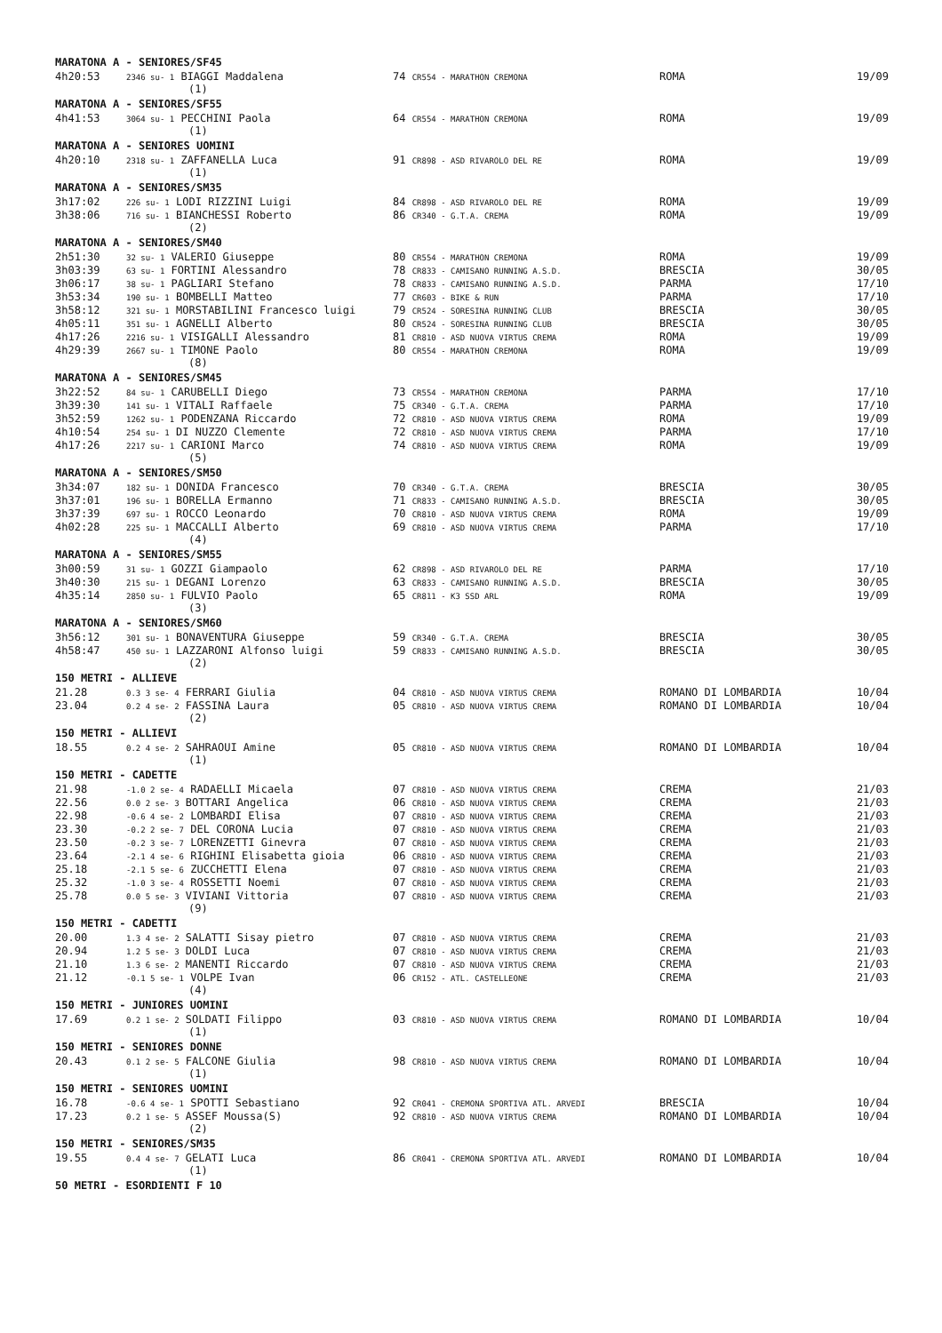MARATONA A - SENIORES/SF45
| 4h20:53 | 2346 su- 1 BIAGGI Maddalena | 74 CR554 - MARATHON CREMONA | ROMA | 19/09 |
(1)
MARATONA A - SENIORES/SF55
| 4h41:53 | 3064 su- 1 PECCHINI Paola | 64 CR554 - MARATHON CREMONA | ROMA | 19/09 |
(1)
MARATONA A - SENIORES UOMINI
| 4h20:10 | 2318 su- 1 ZAFFANELLA Luca | 91 CR898 - ASD RIVAROLO DEL RE | ROMA | 19/09 |
(1)
MARATONA A - SENIORES/SM35
| 3h17:02 | 226 su- 1 LODI RIZZINI Luigi | 84 CR898 - ASD RIVAROLO DEL RE | ROMA | 19/09 |
| 3h38:06 | 716 su- 1 BIANCHESSI Roberto | 86 CR340 - G.T.A. CREMA | ROMA | 19/09 |
(2)
MARATONA A - SENIORES/SM40
| 2h51:30 | 32 su- 1 VALERIO Giuseppe | 80 CR554 - MARATHON CREMONA | ROMA | 19/09 |
| 3h03:39 | 63 su- 1 FORTINI Alessandro | 78 CR833 - CAMISANO RUNNING A.S.D. | BRESCIA | 30/05 |
| 3h06:17 | 38 su- 1 PAGLIARI Stefano | 78 CR833 - CAMISANO RUNNING A.S.D. | PARMA | 17/10 |
| 3h53:34 | 190 su- 1 BOMBELLI Matteo | 77 CR603 - BIKE & RUN | PARMA | 17/10 |
| 3h58:12 | 321 su- 1 MORSTABILINI Francesco luigi | 79 CR524 - SORESINA RUNNING CLUB | BRESCIA | 30/05 |
| 4h05:11 | 351 su- 1 AGNELLI Alberto | 80 CR524 - SORESINA RUNNING CLUB | BRESCIA | 30/05 |
| 4h17:26 | 2216 su- 1 VISIGALLI Alessandro | 81 CR810 - ASD NUOVA VIRTUS CREMA | ROMA | 19/09 |
| 4h29:39 | 2667 su- 1 TIMONE Paolo | 80 CR554 - MARATHON CREMONA | ROMA | 19/09 |
(8)
MARATONA A - SENIORES/SM45
| 3h22:52 | 84 su- 1 CARUBELLI Diego | 73 CR554 - MARATHON CREMONA | PARMA | 17/10 |
| 3h39:30 | 141 su- 1 VITALI Raffaele | 75 CR340 - G.T.A. CREMA | PARMA | 17/10 |
| 3h52:59 | 1262 su- 1 PODENZANA Riccardo | 72 CR810 - ASD NUOVA VIRTUS CREMA | ROMA | 19/09 |
| 4h10:54 | 254 su- 1 DI NUZZO Clemente | 72 CR810 - ASD NUOVA VIRTUS CREMA | PARMA | 17/10 |
| 4h17:26 | 2217 su- 1 CARIONI Marco | 74 CR810 - ASD NUOVA VIRTUS CREMA | ROMA | 19/09 |
(5)
MARATONA A - SENIORES/SM50
| 3h34:07 | 182 su- 1 DONIDA Francesco | 70 CR340 - G.T.A. CREMA | BRESCIA | 30/05 |
| 3h37:01 | 196 su- 1 BORELLA Ermanno | 71 CR833 - CAMISANO RUNNING A.S.D. | BRESCIA | 30/05 |
| 3h37:39 | 697 su- 1 ROCCO Leonardo | 70 CR810 - ASD NUOVA VIRTUS CREMA | ROMA | 19/09 |
| 4h02:28 | 225 su- 1 MACCALLI Alberto | 69 CR810 - ASD NUOVA VIRTUS CREMA | PARMA | 17/10 |
(4)
MARATONA A - SENIORES/SM55
| 3h00:59 | 31 su- 1 GOZZI Giampaolo | 62 CR898 - ASD RIVAROLO DEL RE | PARMA | 17/10 |
| 3h40:30 | 215 su- 1 DEGANI Lorenzo | 63 CR833 - CAMISANO RUNNING A.S.D. | BRESCIA | 30/05 |
| 4h35:14 | 2850 su- 1 FULVIO Paolo | 65 CR811 - K3 SSD ARL | ROMA | 19/09 |
(3)
MARATONA A - SENIORES/SM60
| 3h56:12 | 301 su- 1 BONAVENTURA Giuseppe | 59 CR340 - G.T.A. CREMA | BRESCIA | 30/05 |
| 4h58:47 | 450 su- 1 LAZZARONI Alfonso luigi | 59 CR833 - CAMISANO RUNNING A.S.D. | BRESCIA | 30/05 |
(2)
150 METRI - ALLIEVE
| 21.28 | 0.3 3 se- 4 FERRARI Giulia | 04 CR810 - ASD NUOVA VIRTUS CREMA | ROMANO DI LOMBARDIA | 10/04 |
| 23.04 | 0.2 4 se- 2 FASSINA Laura | 05 CR810 - ASD NUOVA VIRTUS CREMA | ROMANO DI LOMBARDIA | 10/04 |
(2)
150 METRI - ALLIEVI
| 18.55 | 0.2 4 se- 2 SAHRAOUI Amine | 05 CR810 - ASD NUOVA VIRTUS CREMA | ROMANO DI LOMBARDIA | 10/04 |
(1)
150 METRI - CADETTE
| 21.98 | -1.0 2 se- 4 RADAELLI Micaela | 07 CR810 - ASD NUOVA VIRTUS CREMA | CREMA | 21/03 |
| 22.56 | 0.0 2 se- 3 BOTTARI Angelica | 06 CR810 - ASD NUOVA VIRTUS CREMA | CREMA | 21/03 |
| 22.98 | -0.6 4 se- 2 LOMBARDI Elisa | 07 CR810 - ASD NUOVA VIRTUS CREMA | CREMA | 21/03 |
| 23.30 | -0.2 2 se- 7 DEL CORONA Lucia | 07 CR810 - ASD NUOVA VIRTUS CREMA | CREMA | 21/03 |
| 23.50 | -0.2 3 se- 7 LORENZETTI Ginevra | 07 CR810 - ASD NUOVA VIRTUS CREMA | CREMA | 21/03 |
| 23.64 | -2.1 4 se- 6 RIGHINI Elisabetta gioia | 06 CR810 - ASD NUOVA VIRTUS CREMA | CREMA | 21/03 |
| 25.18 | -2.1 5 se- 6 ZUCCHETTI Elena | 07 CR810 - ASD NUOVA VIRTUS CREMA | CREMA | 21/03 |
| 25.32 | -1.0 3 se- 4 ROSSETTI Noemi | 07 CR810 - ASD NUOVA VIRTUS CREMA | CREMA | 21/03 |
| 25.78 | 0.0 5 se- 3 VIVIANI Vittoria | 07 CR810 - ASD NUOVA VIRTUS CREMA | CREMA | 21/03 |
(9)
150 METRI - CADETTI
| 20.00 | 1.3 4 se- 2 SALATTI Sisay pietro | 07 CR810 - ASD NUOVA VIRTUS CREMA | CREMA | 21/03 |
| 20.94 | 1.2 5 se- 3 DOLDI Luca | 07 CR810 - ASD NUOVA VIRTUS CREMA | CREMA | 21/03 |
| 21.10 | 1.3 6 se- 2 MANENTI Riccardo | 07 CR810 - ASD NUOVA VIRTUS CREMA | CREMA | 21/03 |
| 21.12 | -0.1 5 se- 1 VOLPE Ivan | 06 CR152 - ATL. CASTELLEONE | CREMA | 21/03 |
(4)
150 METRI - JUNIORES UOMINI
| 17.69 | 0.2 1 se- 2 SOLDATI Filippo | 03 CR810 - ASD NUOVA VIRTUS CREMA | ROMANO DI LOMBARDIA | 10/04 |
(1)
150 METRI - SENIORES DONNE
| 20.43 | 0.1 2 se- 5 FALCONE Giulia | 98 CR810 - ASD NUOVA VIRTUS CREMA | ROMANO DI LOMBARDIA | 10/04 |
(1)
150 METRI - SENIORES UOMINI
| 16.78 | -0.6 4 se- 1 SPOTTI Sebastiano | 92 CR041 - CREMONA SPORTIVA ATL. ARVEDI | BRESCIA | 10/04 |
| 17.23 | 0.2 1 se- 5 ASSEF Moussa(S) | 92 CR810 - ASD NUOVA VIRTUS CREMA | ROMANO DI LOMBARDIA | 10/04 |
(2)
150 METRI - SENIORES/SM35
| 19.55 | 0.4 4 se- 7 GELATI Luca | 86 CR041 - CREMONA SPORTIVA ATL. ARVEDI | ROMANO DI LOMBARDIA | 10/04 |
(1)
50 METRI - ESORDIENTI F 10